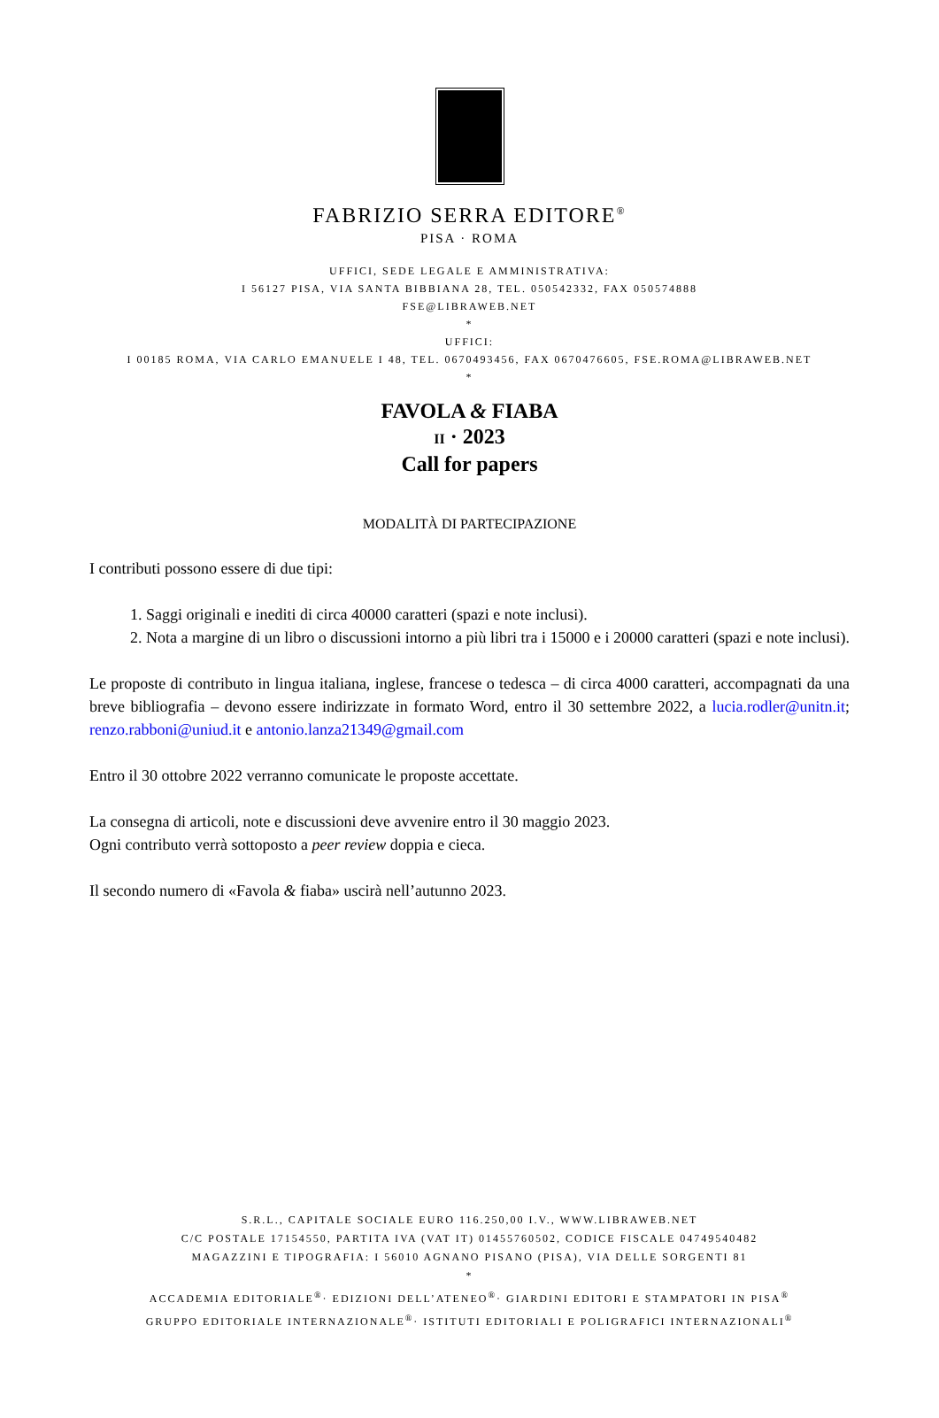FABRIZIO SERRA EDITORE<sup>®</sup>
PISA · ROMA
UFFICI, SEDE LEGALE E AMMINISTRATIVA:
I 56127 PISA, VIA SANTA BIBBIANA 28, TEL. 050542332, FAX 050574888
FSE@LIBRAWEB.NET
*
UFFICI:
I 00185 ROMA, VIA CARLO EMANUELE I 48, TEL. 0670493456, FAX 0670476605, FSE.ROMA@LIBRAWEB.NET
*
FAVOLA & FIABA
II · 2023
Call for papers
MODALITÀ DI PARTECIPAZIONE
I contributi possono essere di due tipi:
1. Saggi originali e inediti di circa 40000 caratteri (spazi e note inclusi).
2. Nota a margine di un libro o discussioni intorno a più libri tra i 15000 e i 20000 caratteri (spazi e note inclusi).
Le proposte di contributo in lingua italiana, inglese, francese o tedesca – di circa 4000 caratteri, accompagnati da una breve bibliografia – devono essere indirizzate in formato Word, entro il 30 settembre 2022, a lucia.rodler@unitn.it; renzo.rabboni@uniud.it e antonio.lanza21349@gmail.com
Entro il 30 ottobre 2022 verranno comunicate le proposte accettate.
La consegna di articoli, note e discussioni deve avvenire entro il 30 maggio 2023.
Ogni contributo verrà sottoposto a peer review doppia e cieca.
Il secondo numero di «Favola & fiaba» uscirà nell’autunno 2023.
S.R.L., CAPITALE SOCIALE EURO 116.250,00 I.V., WWW.LIBRAWEB.NET
C/C POSTALE 17154550, PARTITA IVA (VAT IT) 01455760502, CODICE FISCALE 04749540482
MAGAZZINI E TIPOGRAFIA: I 56010 AGNANO PISANO (PISA), VIA DELLE SORGENTI 81
*
ACCADEMIA EDITORIALE<sup>®</sup>· EDIZIONI DELL’ATENEO<sup>®</sup>· GIARDINI EDITORI E STAMPATORI IN PISA<sup>®</sup>
GRUPPO EDITORIALE INTERNAZIONALE<sup>®</sup>· ISTITUTI EDITORIALI E POLIGRAFICI INTERNAZIONALI<sup>®</sup>